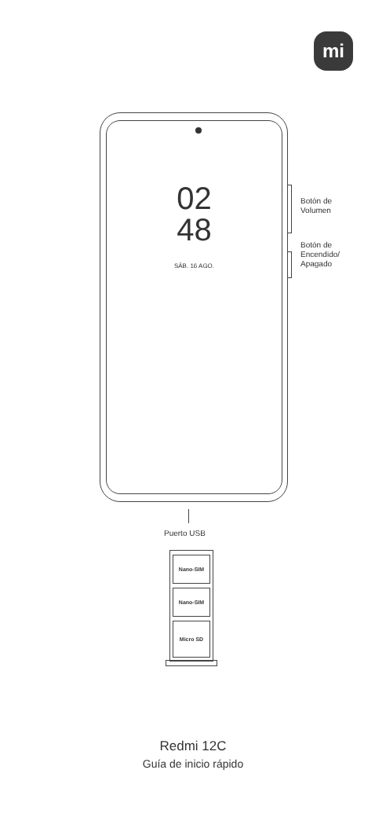mi
02
48
SÁB. 16 AGO.
Botón de
Volumen
Botón de
Encendido/
Apagado
Puerto USB
Nano-SIM
Nano-SIM
Micro SD
Redmi 12C
Guía de inicio rápido